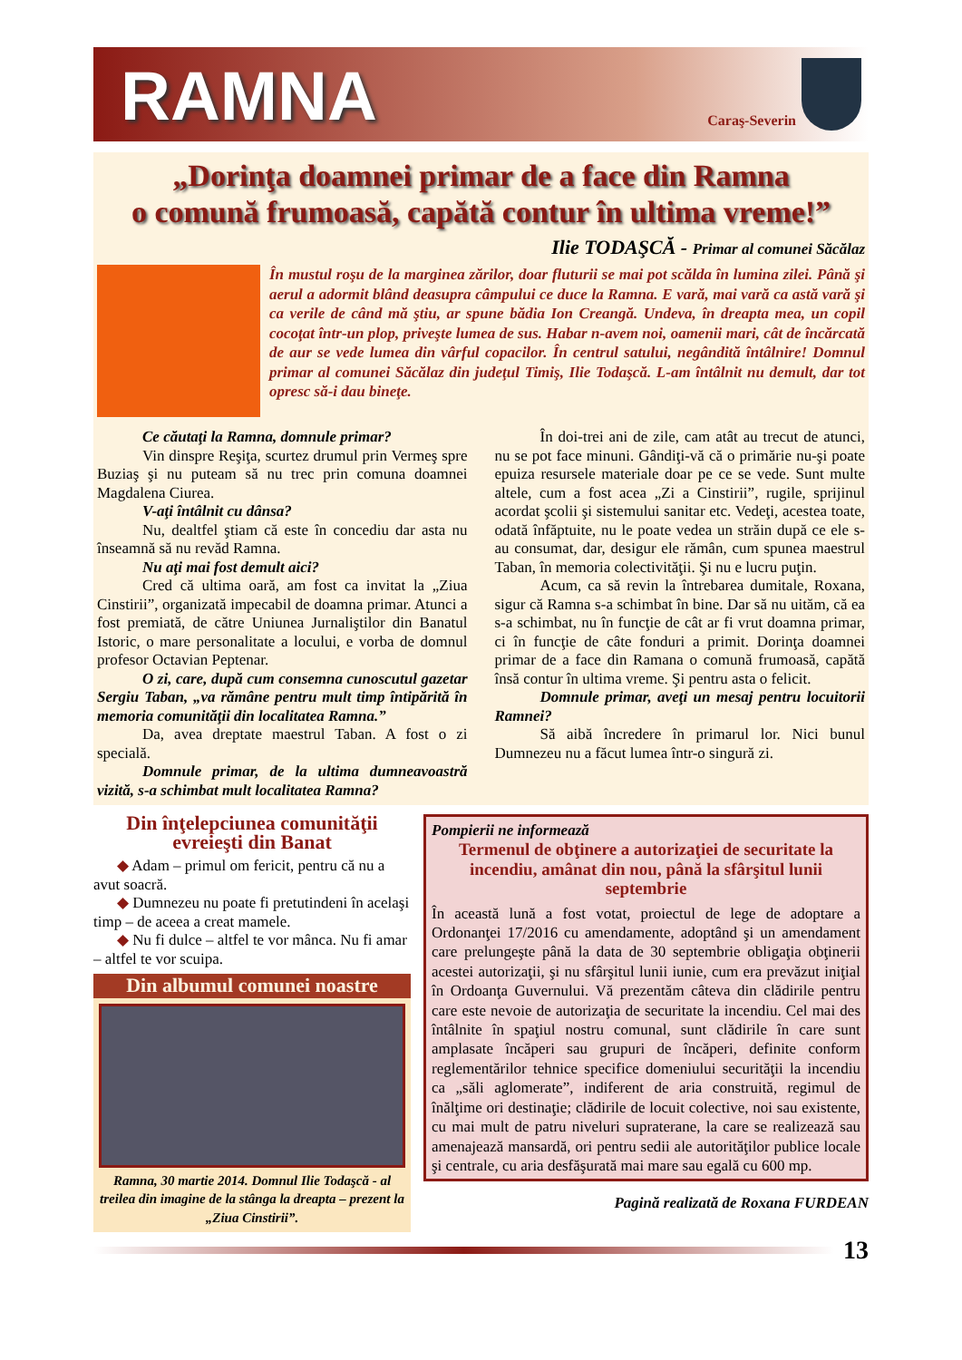RAMNA
Caraş-Severin
„Dorinţa doamnei primar de a face din Ramna
o comună frumoasă, capătă contur în ultima vreme!”
Ilie TODAŞCĂ - Primar al comunei Săcălaz
În mustul roşu de la marginea zărilor, doar fluturii se mai pot scălda în lumina zilei. Până şi aerul a adormit blând deasupra câmpului ce duce la Ramna. E vară, mai vară ca astă vară şi ca verile de când mă ştiu, ar spune bădia Ion Creangă. Undeva, în dreapta mea, un copil cocoţat într-un plop, priveşte lumea de sus. Habar n-avem noi, oamenii mari, cât de încărcată de aur se vede lumea din vârful copacilor. În centrul satului, negândită întâlnire! Domnul primar al comunei Săcălaz din judeţul Timiş, Ilie Todaşcă. L-am întâlnit nu demult, dar tot opresc să-i dau bineţe.
Ce căutaţi la Ramna, domnule primar?
Vin dinspre Reşiţa, scurtez drumul prin Vermeş spre Buziaş şi nu puteam să nu trec prin comuna doamnei Magdalena Ciurea.
V-aţi întâlnit cu dânsa?
Nu, dealtfel ştiam că este în concediu dar asta nu înseamnă să nu revăd Ramna.
Nu aţi mai fost demult aici?
Cred că ultima oară, am fost ca invitat la „Ziua Cinstirii”, organizată impecabil de doamna primar. Atunci a fost premiată, de către Uniunea Jurnaliştilor din Banatul Istoric, o mare personalitate a locului, e vorba de domnul profesor Octavian Peptenar.
O zi, care, după cum consemna cunoscutul gazetar Sergiu Taban, „va rămâne pentru mult timp întipărită în memoria comunităţii din localitatea Ramna.”
Da, avea dreptate maestrul Taban. A fost o zi specială.
Domnule primar, de la ultima dumneavoastră vizită, s-a schimbat mult localitatea Ramna?
În doi-trei ani de zile, cam atât au trecut de atunci, nu se pot face minuni. Gândiţi-vă că o primărie nu-şi poate epuiza resursele materiale doar pe ce se vede. Sunt multe altele, cum a fost acea „Zi a Cinstirii”, rugile, sprijinul acordat şcolii şi sistemului sanitar etc. Vedeţi, acestea toate, odată înfăptuite, nu le poate vedea un străin după ce ele s-au consumat, dar, desigur ele rămân, cum spunea maestrul Taban, în memoria colectivităţii. Şi nu e lucru puţin.
Acum, ca să revin la întrebarea dumitale, Roxana, sigur că Ramna s-a schimbat în bine. Dar să nu uităm, că ea s-a schimbat, nu în funcţie de cât ar fi vrut doamna primar, ci în funcţie de câte fonduri a primit. Dorinţa doamnei primar de a face din Ramana o comună frumoasă, capătă însă contur în ultima vreme. Şi pentru asta o felicit.
Domnule primar, aveţi un mesaj pentru locuitorii Ramnei?
Să aibă încredere în primarul lor. Nici bunul Dumnezeu nu a făcut lumea într-o singură zi.
Din înţelepciunea comunităţii evreieşti din Banat
◆ Adam – primul om fericit, pentru că nu a avut soacră.
◆ Dumnezeu nu poate fi pretutindeni în acelaşi timp – de aceea a creat mamele.
◆ Nu fi dulce – altfel te vor mânca. Nu fi amar – altfel te vor scuipa.
Din albumul comunei noastre
Ramna, 30 martie 2014. Domnul Ilie Todaşcă - al treilea din imagine de la stânga la dreapta – prezent la „Ziua Cinstirii”.
Pompierii ne informează
Termenul de obţinere a autorizaţiei de securitate la incendiu, amânat din nou, până la sfârşitul lunii septembrie
În această lună a fost votat, proiectul de lege de adoptare a Ordonanţei 17/2016 cu amendamente, adoptând şi un amendament care prelungeşte până la data de 30 septembrie obligaţia obţinerii acestei autorizaţii, şi nu sfârşitul lunii iunie, cum era prevăzut iniţial în Ordoanţa Guvernului. Vă prezentăm câteva din clădirile pentru care este nevoie de autorizaţia de securitate la incendiu. Cel mai des întâlnite în spaţiul nostru comunal, sunt clădirile în care sunt amplasate încăperi sau grupuri de încăperi, definite conform reglementărilor tehnice specifice domeniului securităţii la incendiu ca „săli aglomerate”, indiferent de aria construită, regimul de înălţime ori destinaţie; clădirile de locuit colective, noi sau existente, cu mai mult de patru niveluri supraterane, la care se realizează sau amenajează mansardă, ori pentru sedii ale autorităţilor publice locale şi centrale, cu aria desfăşurată mai mare sau egală cu 600 mp.
Pagină realizată de Roxana FURDEAN
13